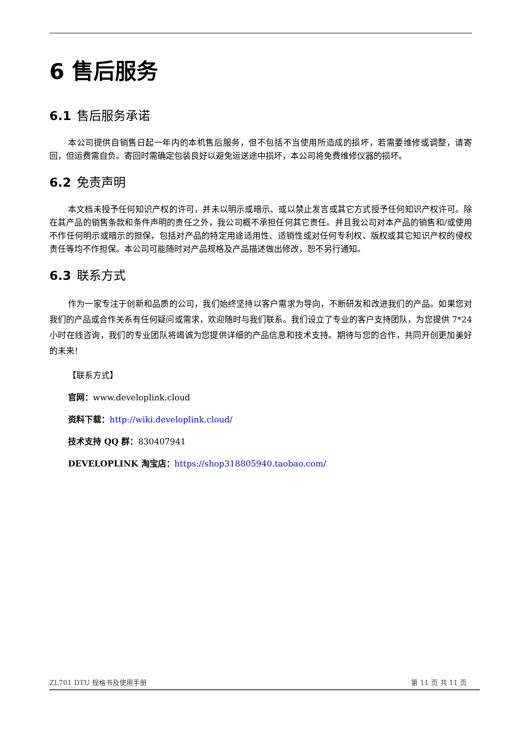6 售后服务
6.1 售后服务承诺
本公司提供自销售日起一年内的本机售后服务，但不包括不当使用所造成的损坏，若需要维修或调整，请寄回，但运费需自负。寄回时需确定包装良好以避免运送途中损坏，本公司将免费维修仪器的损坏。
6.2 免责声明
本文档未授予任何知识产权的许可，并未以明示或暗示、或以禁止发言或其它方式授予任何知识产权许可。除在其产品的销售条款和条件声明的责任之外，我公司概不承担任何其它责任。并且我公司对本产品的销售和/或使用不作任何明示或暗示的担保，包括对产品的特定用途适用性、适销性或对任何专利权、版权或其它知识产权的侵权责任等均不作担保。本公司可能随时对产品规格及产品描述做出修改，恕不另行通知。
6.3 联系方式
作为一家专注于创新和品质的公司，我们始终坚持以客户需求为导向，不断研发和改进我们的产品。如果您对我们的产品或合作关系有任何疑问或需求，欢迎随时与我们联系。我们设立了专业的客户支持团队，为您提供 7*24 小时在线咨询，我们的专业团队将竭诚为您提供详细的产品信息和技术支持。期待与您的合作，共同开创更加美好的未来！
【联系方式】
官网：www.developlink.cloud
资料下载：http://wiki.developlink.cloud/
技术支持 QQ 群：830407941
DEVELOPLINK 淘宝店：https://shop318805940.taobao.com/
ZL701 DTU 规格书及使用手册 第 11 页 共 11 页